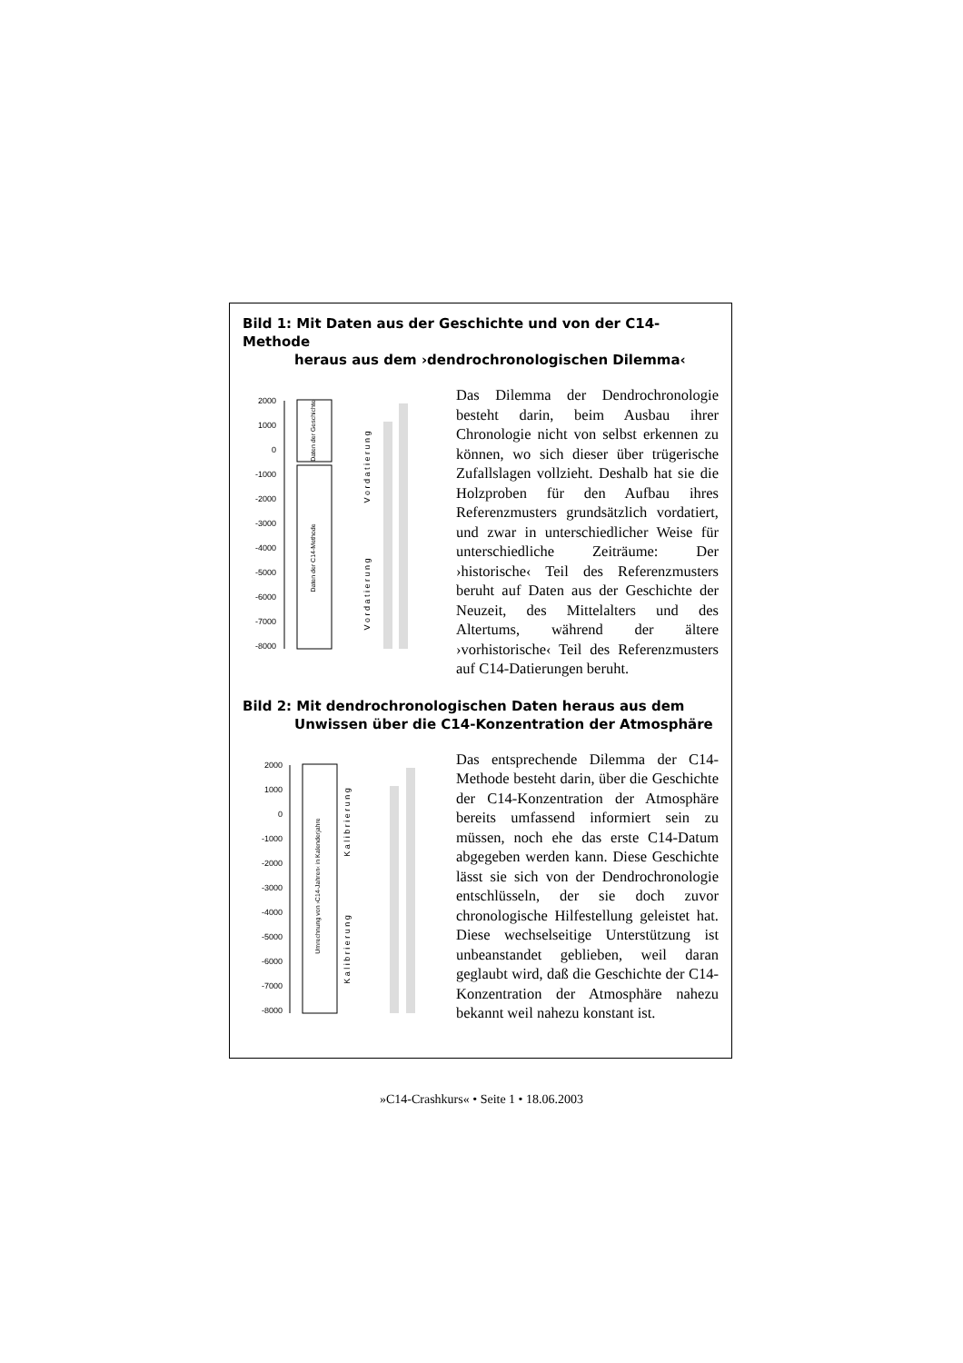Bild 1: Mit Daten aus der Geschichte und von der C14-Methode
heraus aus dem ›dendrochronologischen Dilemma‹
2000
1000
0
-1000
-2000
-3000
-4000
-5000
-6000
-7000
-8000
Daten der Geschichte
Daten der C14-Methode
V o r d a t i e r u n g
V o r d a t i e r u n g
Das Dilemma der Dendrochronologie besteht darin, beim Ausbau ihrer Chronologie nicht von selbst erkennen zu können, wo sich dieser über trügerische Zufallslagen vollzieht. Deshalb hat sie die Holzproben für den Aufbau ihres Referenzmusters grundsätzlich vordatiert, und zwar in unterschiedlicher Weise für unterschiedliche Zeiträume: Der ›historische‹ Teil des Referenzmusters beruht auf Daten aus der Geschichte der Neuzeit, des Mittelalters und des Altertums, während der ältere ›vorhistorische‹ Teil des Referenzmusters auf C14-Datierungen beruht.
Bild 2: Mit dendrochronologischen Daten heraus aus dem
Unwissen über die C14-Konzentration der Atmosphäre
2000
1000
0
-1000
-2000
-3000
-4000
-5000
-6000
-7000
-8000
Umrechnung von ›C14-Jahren‹ in Kalenderjahre
K a l i b r i e r u n g
K a l i b r i e r u n g
Das entsprechende Dilemma der C14-Methode besteht darin, über die Geschichte der C14-Konzentration der Atmosphäre bereits umfassend informiert sein zu müssen, noch ehe das erste C14-Datum abgegeben werden kann. Diese Geschichte lässt sie sich von der Dendrochronologie entschlüsseln, der sie doch zuvor chronologische Hilfestellung geleistet hat. Diese wechselseitige Unterstützung ist unbeanstandet geblieben, weil daran geglaubt wird, daß die Geschichte der C14-Konzentration der Atmosphäre nahezu bekannt weil nahezu konstant ist.
»C14-Crashkurs« • Seite 1 • 18.06.2003